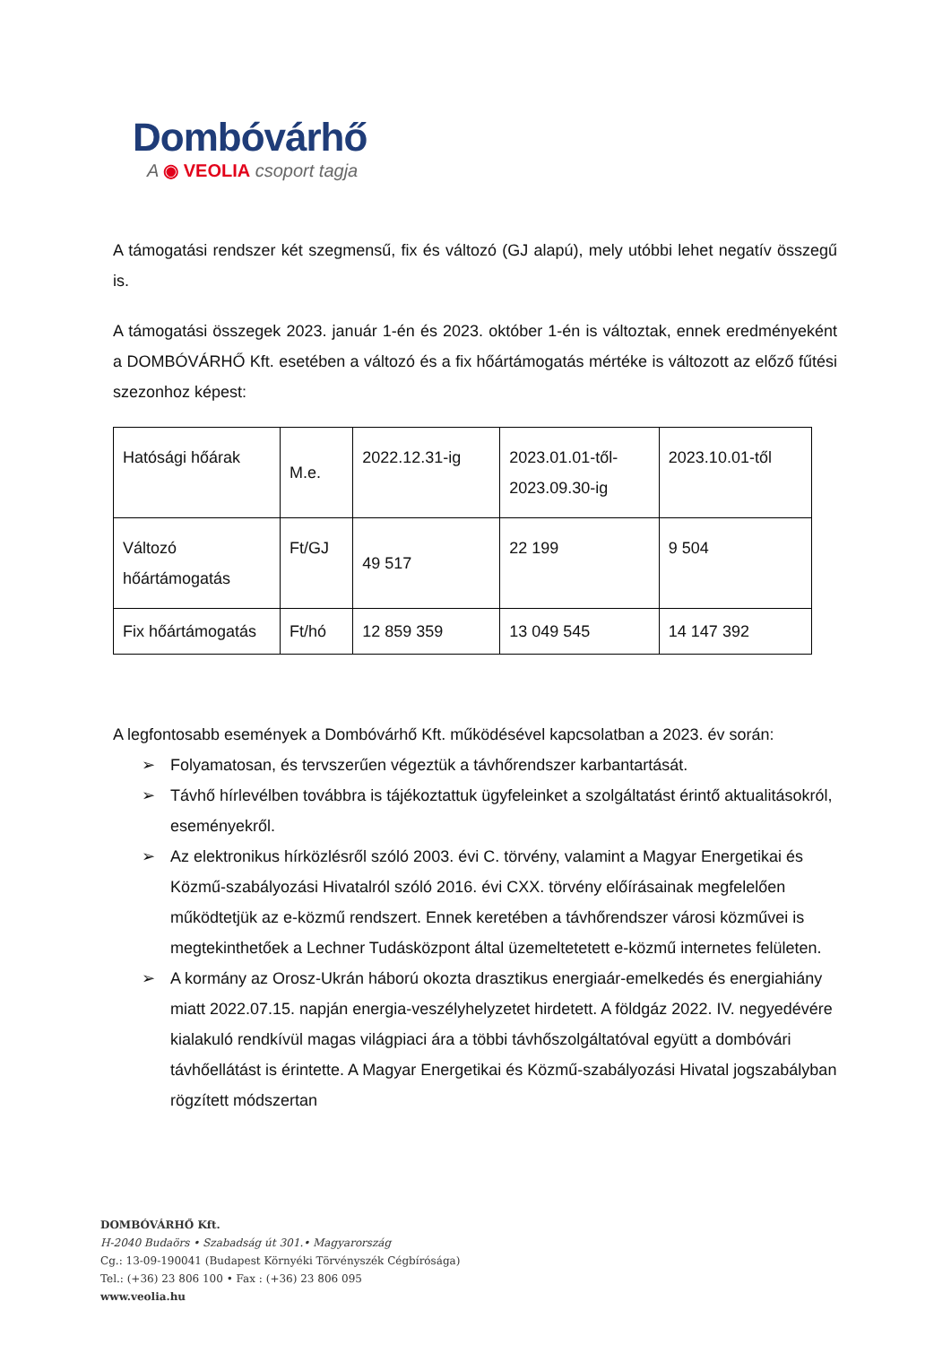Dombóvárhő
A ◉ VEOLIA csoport tagja
A támogatási rendszer két szegmensű, fix és változó (GJ alapú), mely utóbbi lehet negatív összegű is.
A támogatási összegek 2023. január 1-én és 2023. október 1-én is változtak, ennek eredményeként a DOMBÓVÁRHŐ Kft. esetében a változó és a fix hőártámogatás mértéke is változott az előző fűtési szezonhoz képest:
| Hatósági hőárak | M.e. | 2022.12.31-ig | 2023.01.01-től- 2023.09.30-ig | 2023.10.01-től |
| Változó hőártámogatás | Ft/GJ | 49 517 | 22 199 | 9 504 |
| Fix hőártámogatás | Ft/hó | 12 859 359 | 13 049 545 | 14 147 392 |
A legfontosabb események a Dombóvárhő Kft. működésével kapcsolatban a 2023. év során:
➢ Folyamatosan, és tervszerűen végeztük a távhőrendszer karbantartását.
➢ Távhő hírlevélben továbbra is tájékoztattuk ügyfeleinket a szolgáltatást érintő aktualitásokról, eseményekről.
➢ Az elektronikus hírközlésről szóló 2003. évi C. törvény, valamint a Magyar Energetikai és Közmű-szabályozási Hivatalról szóló 2016. évi CXX. törvény előírásainak megfelelően működtetjük az e-közmű rendszert. Ennek keretében a távhőrendszer városi közművei is megtekinthetőek a Lechner Tudásközpont által üzemeltetetett e-közmű internetes felületen.
➢ A kormány az Orosz-Ukrán háború okozta drasztikus energiaár-emelkedés és energiahiány miatt 2022.07.15. napján energia-veszélyhelyzetet hirdetett. A földgáz 2022. IV. negyedévére kialakuló rendkívül magas világpiaci ára a többi távhőszolgáltatóval együtt a dombóvári távhőellátást is érintette. A Magyar Energetikai és Közmű-szabályozási Hivatal jogszabályban rögzített módszertan
DOMBÓVÁRHŐ Kft.
H-2040 Budaörs • Szabadság út 301.• Magyarország
Cg.: 13-09-190041 (Budapest Környéki Törvényszék Cégbírósága)
Tel.: (+36) 23 806 100 • Fax : (+36) 23 806 095
www.veolia.hu